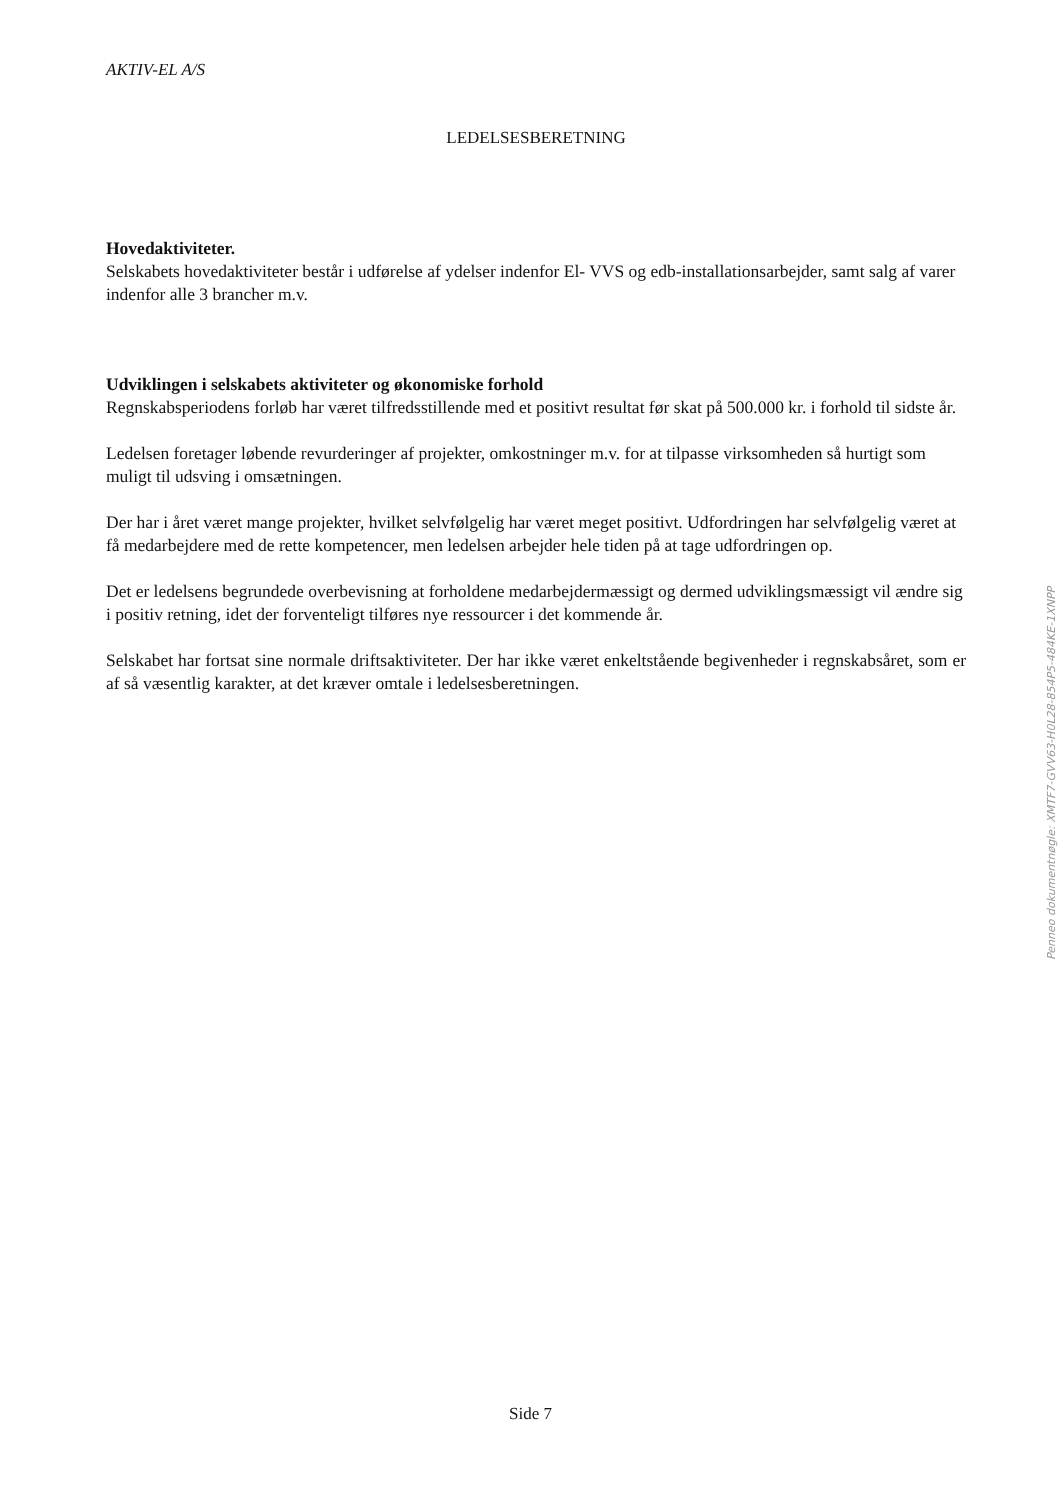AKTIV-EL A/S
LEDELSESBERETNING
Hovedaktiviteter.
Selskabets hovedaktiviteter består i udførelse af ydelser indenfor El- VVS og edb-installationsarbejder, samt salg af varer indenfor alle 3 brancher m.v.
Udviklingen i selskabets aktiviteter og økonomiske forhold
Regnskabsperiodens forløb har været tilfredsstillende med et positivt resultat før skat på 500.000 kr. i forhold til sidste år.
Ledelsen foretager løbende revurderinger af projekter, omkostninger m.v. for at tilpasse virksomheden så hurtigt som muligt til udsving i omsætningen.
Der har i året været mange projekter, hvilket selvfølgelig har været meget positivt. Udfordringen har selvfølgelig været at få medarbejdere med de rette kompetencer, men ledelsen arbejder hele tiden på at tage udfordringen op.
Det er ledelsens begrundede overbevisning at forholdene medarbejdermæssigt og dermed udviklingsmæssigt vil ændre sig i positiv retning, idet der forventeligt tilføres nye ressourcer i det kommende år.
Selskabet har fortsat sine normale driftsaktiviteter. Der har ikke været enkeltstående begivenheder i regnskabsåret, som er af så væsentlig karakter, at det kræver omtale i ledelsesberetningen.
Side 7
Penneo dokumentnøgle: XMTF7-GVV63-H0L28-854P5-484KE-1XNPP